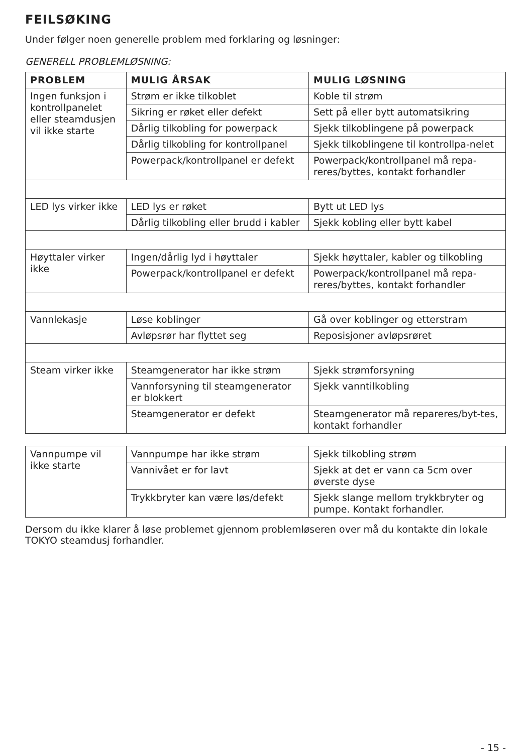FEILSØKING
Under følger noen generelle problem med forklaring og løsninger:
GENERELL PROBLEMLØSNING:
| PROBLEM | MULIG ÅRSAK | MULIG LØSNING |
| --- | --- | --- |
| Ingen funksjon i kontrollpanelet eller steamdusjen vil ikke starte | Strøm er ikke tilkoblet | Koble til strøm |
| | Sikring er røket eller defekt | Sett på eller bytt automatsikring |
| | Dårlig tilkobling for powerpack | Sjekk tilkoblingene på powerpack |
| | Dårlig tilkobling for kontrollpanel | Sjekk tilkoblingene til kontrollpa-nelet |
| | Powerpack/kontrollpanel er defekt | Powerpack/kontrollpanel må repa-reres/byttes, kontakt forhandler |
| LED lys virker ikke | LED lys er røket | Bytt ut LED lys |
| | Dårlig tilkobling eller brudd i kabler | Sjekk kobling eller bytt kabel |
| Høyttaler virker ikke | Ingen/dårlig lyd i høyttaler | Sjekk høyttaler, kabler og tilkobling |
| | Powerpack/kontrollpanel er defekt | Powerpack/kontrollpanel må repa-reres/byttes, kontakt forhandler |
| Vannlekasje | Løse koblinger | Gå over koblinger og etterstram |
| | Avløpsrør har flyttet seg | Reposisjoner avløpsrøret |
| Steam virker ikke | Steamgenerator har ikke strøm | Sjekk strømforsyning |
| | Vannforsyning til steamgenerator er blokkert | Sjekk vanntilkobling |
| | Steamgenerator er defekt | Steamgenerator må repareres/byt-tes, kontakt forhandler |
| Vannpumpe vil ikke starte | Vannpumpe har ikke strøm | Sjekk tilkobling strøm |
| | Vannivået er for lavt | Sjekk at det er vann ca 5cm over øverste dyse |
| | Trykkbryter kan være løs/defekt | Sjekk slange mellom trykkbryter og pumpe. Kontakt forhandler. |
Dersom du ikke klarer å løse problemet gjennom problemløseren over må du kontakte din lokale TOKYO steamdusj forhandler.
- 15 -